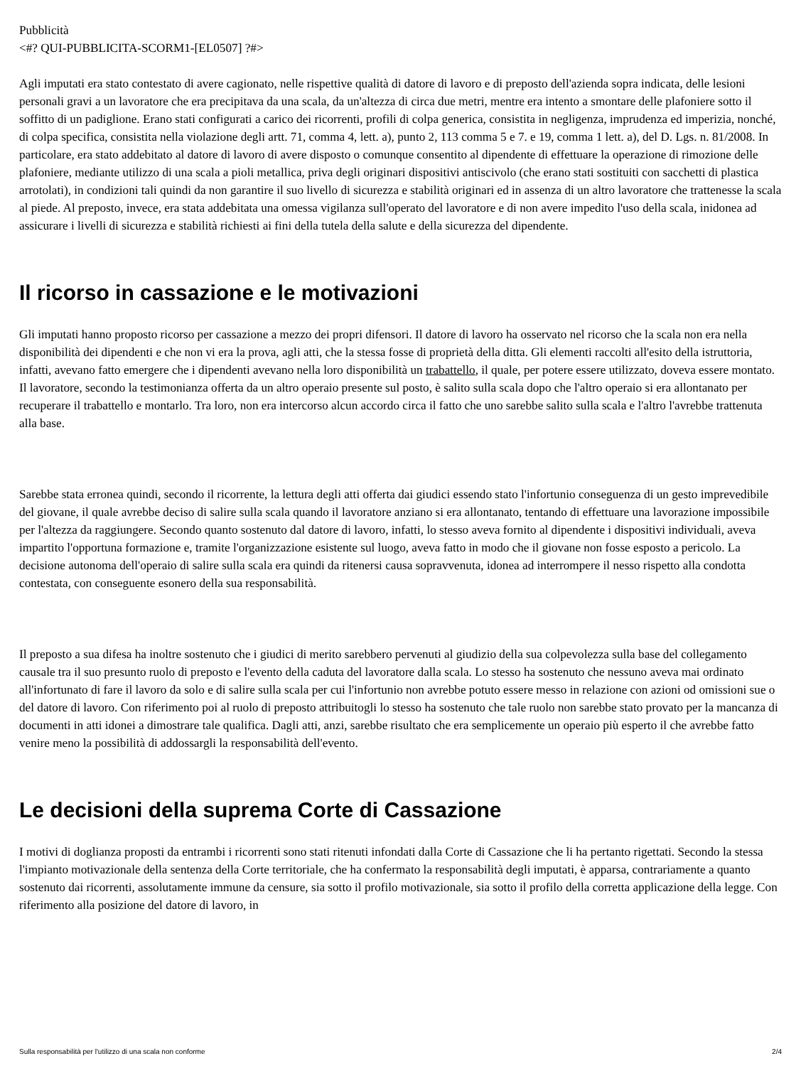Pubblicità
<#? QUI-PUBBLICITA-SCORM1-[EL0507] ?#>
Agli imputati era stato contestato di avere cagionato, nelle rispettive qualità di datore di lavoro e di preposto dell'azienda sopra indicata, delle lesioni personali gravi a un lavoratore che era precipitava da una scala, da un'altezza di circa due metri, mentre era intento a smontare delle plafoniere sotto il soffitto di un padiglione. Erano stati configurati a carico dei ricorrenti, profili di colpa generica, consistita in negligenza, imprudenza ed imperizia, nonché, di colpa specifica, consistita nella violazione degli artt. 71, comma 4, lett. a), punto 2, 113 comma 5 e 7. e 19, comma 1 lett. a), del D. Lgs. n. 81/2008. In particolare, era stato addebitato al datore di lavoro di avere disposto o comunque consentito al dipendente di effettuare la operazione di rimozione delle plafoniere, mediante utilizzo di una scala a pioli metallica, priva degli originari dispositivi antiscivolo (che erano stati sostituiti con sacchetti di plastica arrotolati), in condizioni tali quindi da non garantire il suo livello di sicurezza e stabilità originari ed in assenza di un altro lavoratore che trattenesse la scala al piede. Al preposto, invece, era stata addebitata una omessa vigilanza sull'operato del lavoratore e di non avere impedito l'uso della scala, inidonea ad assicurare i livelli di sicurezza e stabilità richiesti ai fini della tutela della salute e della sicurezza del dipendente.
Il ricorso in cassazione e le motivazioni
Gli imputati hanno proposto ricorso per cassazione a mezzo dei propri difensori. Il datore di lavoro ha osservato nel ricorso che la scala non era nella disponibilità dei dipendenti e che non vi era la prova, agli atti, che la stessa fosse di proprietà della ditta. Gli elementi raccolti all'esito della istruttoria, infatti, avevano fatto emergere che i dipendenti avevano nella loro disponibilità un trabattello, il quale, per potere essere utilizzato, doveva essere montato. Il lavoratore, secondo la testimonianza offerta da un altro operaio presente sul posto, è salito sulla scala dopo che l'altro operaio si era allontanato per recuperare il trabattello e montarlo. Tra loro, non era intercorso alcun accordo circa il fatto che uno sarebbe salito sulla scala e l'altro l'avrebbe trattenuta alla base.
Sarebbe stata erronea quindi, secondo il ricorrente, la lettura degli atti offerta dai giudici essendo stato l'infortunio conseguenza di un gesto imprevedibile del giovane, il quale avrebbe deciso di salire sulla scala quando il lavoratore anziano si era allontanato, tentando di effettuare una lavorazione impossibile per l'altezza da raggiungere. Secondo quanto sostenuto dal datore di lavoro, infatti, lo stesso aveva fornito al dipendente i dispositivi individuali, aveva impartito l'opportuna formazione e, tramite l'organizzazione esistente sul luogo, aveva fatto in modo che il giovane non fosse esposto a pericolo. La decisione autonoma dell'operaio di salire sulla scala era quindi da ritenersi causa sopravvenuta, idonea ad interrompere il nesso rispetto alla condotta contestata, con conseguente esonero della sua responsabilità.
Il preposto a sua difesa ha inoltre sostenuto che i giudici di merito sarebbero pervenuti al giudizio della sua colpevolezza sulla base del collegamento causale tra il suo presunto ruolo di preposto e l'evento della caduta del lavoratore dalla scala. Lo stesso ha sostenuto che nessuno aveva mai ordinato all'infortunato di fare il lavoro da solo e di salire sulla scala per cui l'infortunio non avrebbe potuto essere messo in relazione con azioni od omissioni sue o del datore di lavoro. Con riferimento poi al ruolo di preposto attribuitogli lo stesso ha sostenuto che tale ruolo non sarebbe stato provato per la mancanza di documenti in atti idonei a dimostrare tale qualifica. Dagli atti, anzi, sarebbe risultato che era semplicemente un operaio più esperto il che avrebbe fatto venire meno la possibilità di addossargli la responsabilità dell'evento.
Le decisioni della suprema Corte di Cassazione
I motivi di doglianza proposti da entrambi i ricorrenti sono stati ritenuti infondati dalla Corte di Cassazione che li ha pertanto rigettati. Secondo la stessa l'impianto motivazionale della sentenza della Corte territoriale, che ha confermato la responsabilità degli imputati, è apparsa, contrariamente a quanto sostenuto dai ricorrenti, assolutamente immune da censure, sia sotto il profilo motivazionale, sia sotto il profilo della corretta applicazione della legge. Con riferimento alla posizione del datore di lavoro, in
Sulla responsabilità per l'utilizzo di una scala non conforme 2/4